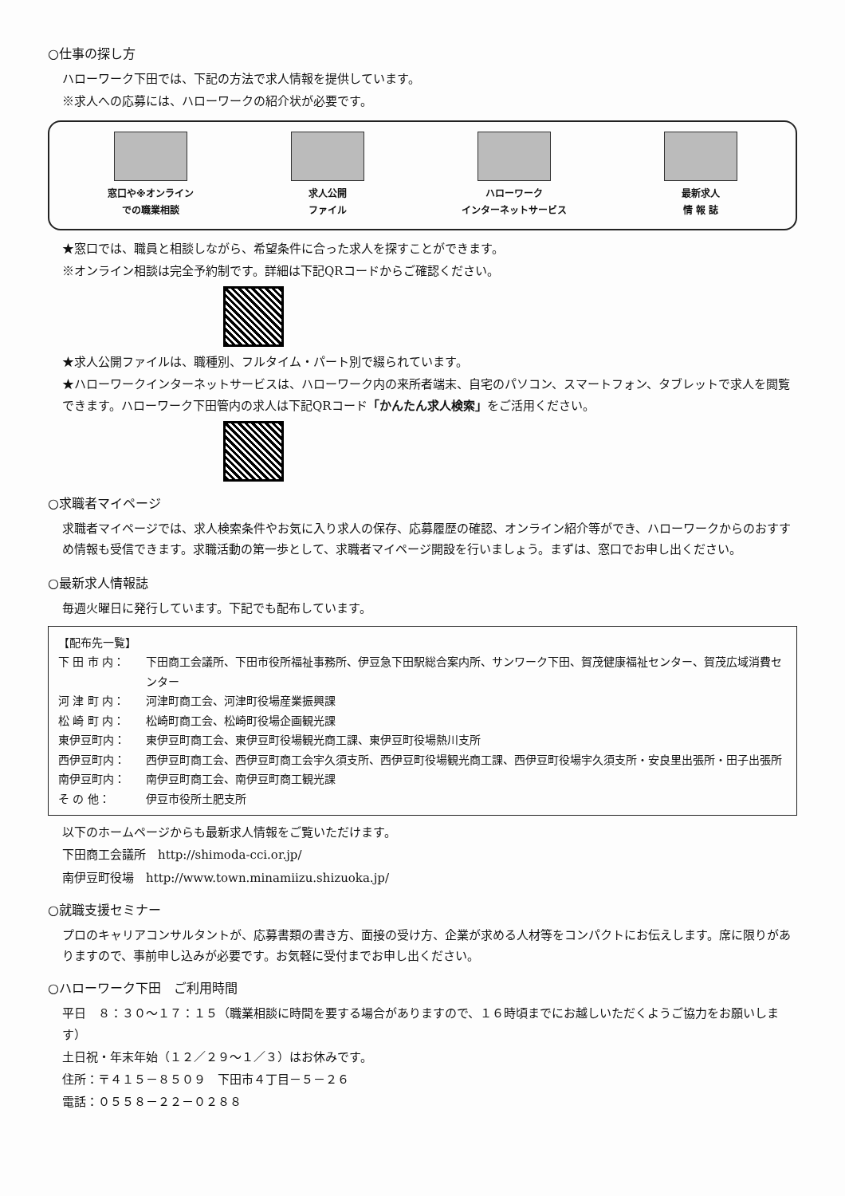○仕事の探し方
ハローワーク下田では、下記の方法で求人情報を提供しています。
※求人への応募には、ハローワークの紹介状が必要です。
窓口や※オンライン
での職業相談
求人公開
ファイル
ハローワーク
インターネットサービス
最新求人
情 報 誌
★窓口では、職員と相談しながら、希望条件に合った求人を探すことができます。
※オンライン相談は完全予約制です。詳細は下記QRコードからご確認ください。
★求人公開ファイルは、職種別、フルタイム・パート別で綴られています。
★ハローワークインターネットサービスは、ハローワーク内の来所者端末、自宅のパソコン、スマートフォン、タブレットで求人を閲覧できます。ハローワーク下田管内の求人は下記QRコード「かんたん求人検索」をご活用ください。
○求職者マイページ
求職者マイページでは、求人検索条件やお気に入り求人の保存、応募履歴の確認、オンライン紹介等ができ、ハローワークからのおすすめ情報も受信できます。求職活動の第一歩として、求職者マイページ開設を行いましょう。まずは、窓口でお申し出ください。
○最新求人情報誌
毎週火曜日に発行しています。下記でも配布しています。
【配布先一覧】
下 田 市 内： 下田商工会議所、下田市役所福祉事務所、伊豆急下田駅総合案内所、サンワーク下田、賀茂健康福祉センター、賀茂広域消費センター
河 津 町 内： 河津町商工会、河津町役場産業振興課
松 崎 町 内： 松崎町商工会、松崎町役場企画観光課
東伊豆町内： 東伊豆町商工会、東伊豆町役場観光商工課、東伊豆町役場熱川支所
西伊豆町内： 西伊豆町商工会、西伊豆町商工会宇久須支所、西伊豆町役場観光商工課、西伊豆町役場宇久須支所・安良里出張所・田子出張所
南伊豆町内： 南伊豆町商工会、南伊豆町商工観光課
そ の 他： 伊豆市役所土肥支所
以下のホームページからも最新求人情報をご覧いただけます。
下田商工会議所　http://shimoda-cci.or.jp/
南伊豆町役場　http://www.town.minamiizu.shizuoka.jp/
○就職支援セミナー
プロのキャリアコンサルタントが、応募書類の書き方、面接の受け方、企業が求める人材等をコンパクトにお伝えします。席に限りがありますので、事前申し込みが必要です。お気軽に受付までお申し出ください。
○ハローワーク下田　ご利用時間
平日　８：３０～１７：１５（職業相談に時間を要する場合がありますので、１６時頃までにお越しいただくようご協力をお願いします）
土日祝・年末年始（１２／２９～１／３）はお休みです。
住所：〒４１５－８５０９　下田市４丁目－５－２６
電話：０５５８－２２－０２８８